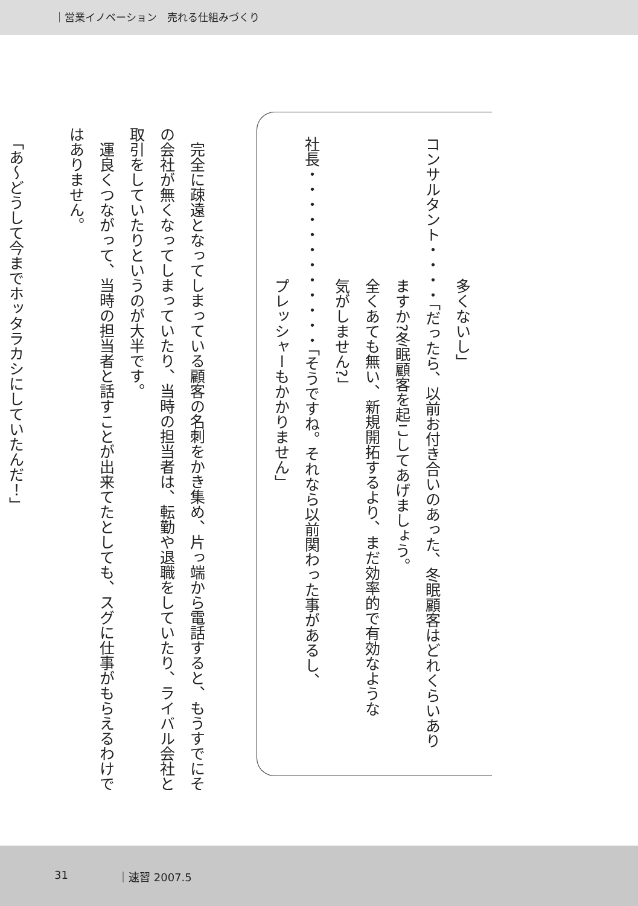｜営業イノベーション　売れる仕組みづくり
多くないし」
コンサルタント・・・・「だったら、以前お付き合いのあった、冬眠顧客はどれくらいあり
ますか?冬眠顧客を起こしてあげましょう。
全くあても無い、新規開拓するより、まだ効率的で有効なような
気がしません?」
社長・・・・・・・・・・・・「そうですね。それなら以前関わった事があるし、
プレッシャーもかかりません」
　完全に疎遠となってしまっている顧客の名刺をかき集め、片っ端から電話すると、もうすでにそ
の会社が無くなってしまっていたり、当時の担当者は、転勤や退職をしていたり、ライバル会社と
取引をしていたりというのが大半です。
　運良くつながって、当時の担当者と話すことが出来てたとしても、スグに仕事がもらえるわけで
はありません。
　「あ〜どうして今までホッタラカシにしていたんだ！」
31 ｜速習 2007.5